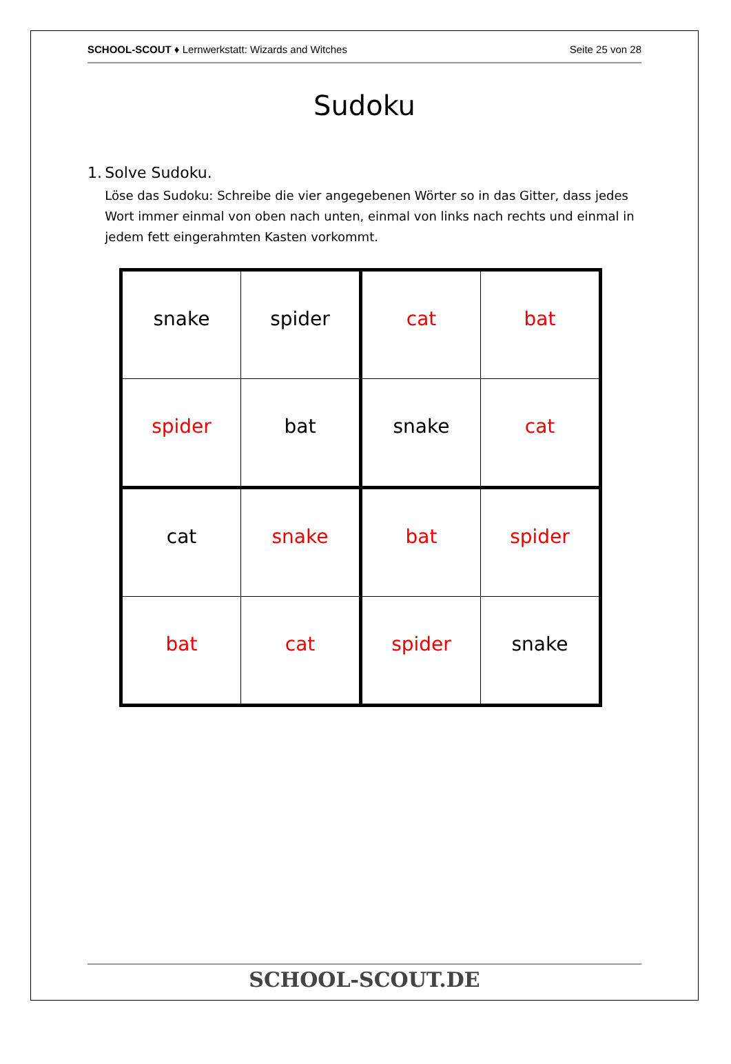SCHOOL-SCOUT ♦ Lernwerkstatt: Wizards and Witches Seite 25 von 28
Sudoku
1. Solve Sudoku.
Löse das Sudoku: Schreibe die vier angegebenen Wörter so in das Gitter, dass jedes Wort immer einmal von oben nach unten, einmal von links nach rechts und einmal in jedem fett eingerahmten Kasten vorkommt.
| snake | spider | cat | bat |
| spider | bat | snake | cat |
| cat | snake | bat | spider |
| bat | cat | spider | snake |
SCHOOL-SCOUT.DE